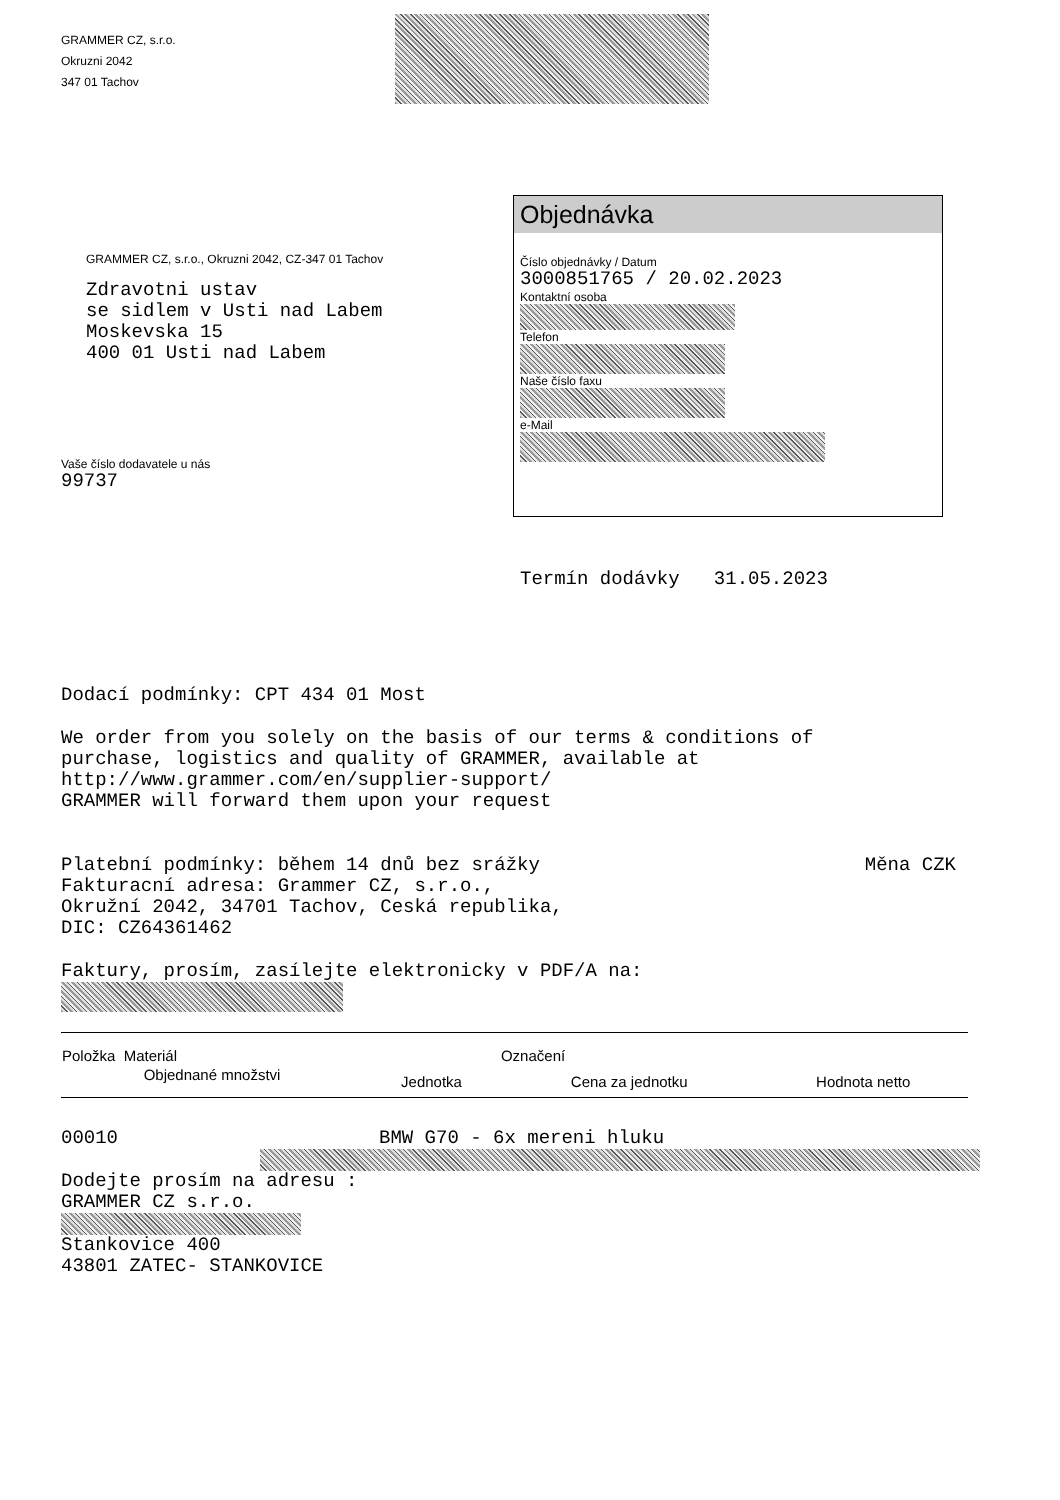GRAMMER CZ, s.r.o.
Okruzni 2042
347 01 Tachov
GRAMMER CZ, s.r.o., Okruzni 2042, CZ-347 01 Tachov
Zdravotni ustav
se sidlem v Usti nad Labem
Moskevska 15
400 01 Usti nad Labem
Vaše číslo dodavatele u nás
99737
Objednávka
Číslo objednávky / Datum
3000851765 / 20.02.2023
Kontaktní osoba
Telefon
Naše číslo faxu
e-Mail
Termín dodávky 31.05.2023
Dodací podmínky: CPT 434 01 Most
We order from you solely on the basis of our terms & conditions of
purchase, logistics and quality of GRAMMER, available at
http://www.grammer.com/en/supplier-support/
GRAMMER will forward them upon your request
Platební podmínky: během 14 dnů bez srážky Měna CZK
Fakturacní adresa: Grammer CZ, s.r.o.,
Okružní 2042, 34701 Tachov, Ceská republika,
DIC: CZ64361462
Faktury, prosím, zasílejte elektronicky v PDF/A na:
| Položka Materiál | | Označení | |
| --- | --- | --- | --- |
| Objednané množstvi | Jednotka | Cena za jednotku | Hodnota netto |
00010 BMW G70 - 6x mereni hluku
Dodejte prosím na adresu :
GRAMMER CZ s.r.o.
Stankovice 400
43801 ZATEC- STANKOVICE